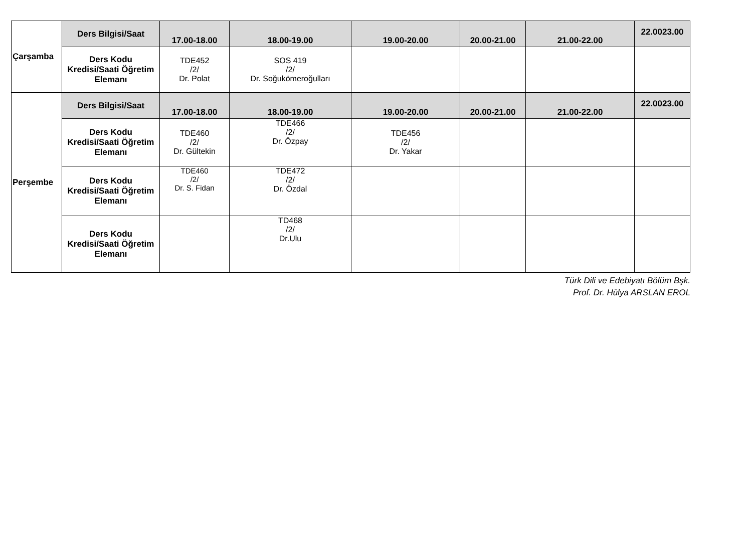| Çarşamba | Ders Bilgisi/Saat | 17.00-18.00 | 18.00-19.00 | 19.00-20.00 | 20.00-21.00 | 21.00-22.00 | 22.0023.00 |
| | Ders Kodu Kredisi/Saati Öğretim Elemanı | TDE452 /2/ Dr. Polat | SOS 419 /2/ Dr. Soğukömeroğulları | | | | |
| Perşembe | Ders Bilgisi/Saat | 17.00-18.00 | 18.00-19.00 | 19.00-20.00 | 20.00-21.00 | 21.00-22.00 | 22.0023.00 |
| | Ders Kodu Kredisi/Saati Öğretim Elemanı | TDE460 /2/ Dr. Gültekin | TDE466 /2/ Dr. Özpay | TDE456 /2/ Dr. Yakar | | | |
| | Ders Kodu Kredisi/Saati Öğretim Elemanı | TDE460 /2/ Dr. S. Fidan | TDE472 /2/ Dr. Özdal | | | | |
| | Ders Kodu Kredisi/Saati Öğretim Elemanı | | TD468 /2/ Dr.Ulu | | | | |
Türk Dili ve Edebiyatı Bölüm Bşk.
Prof. Dr. Hülya ARSLAN EROL